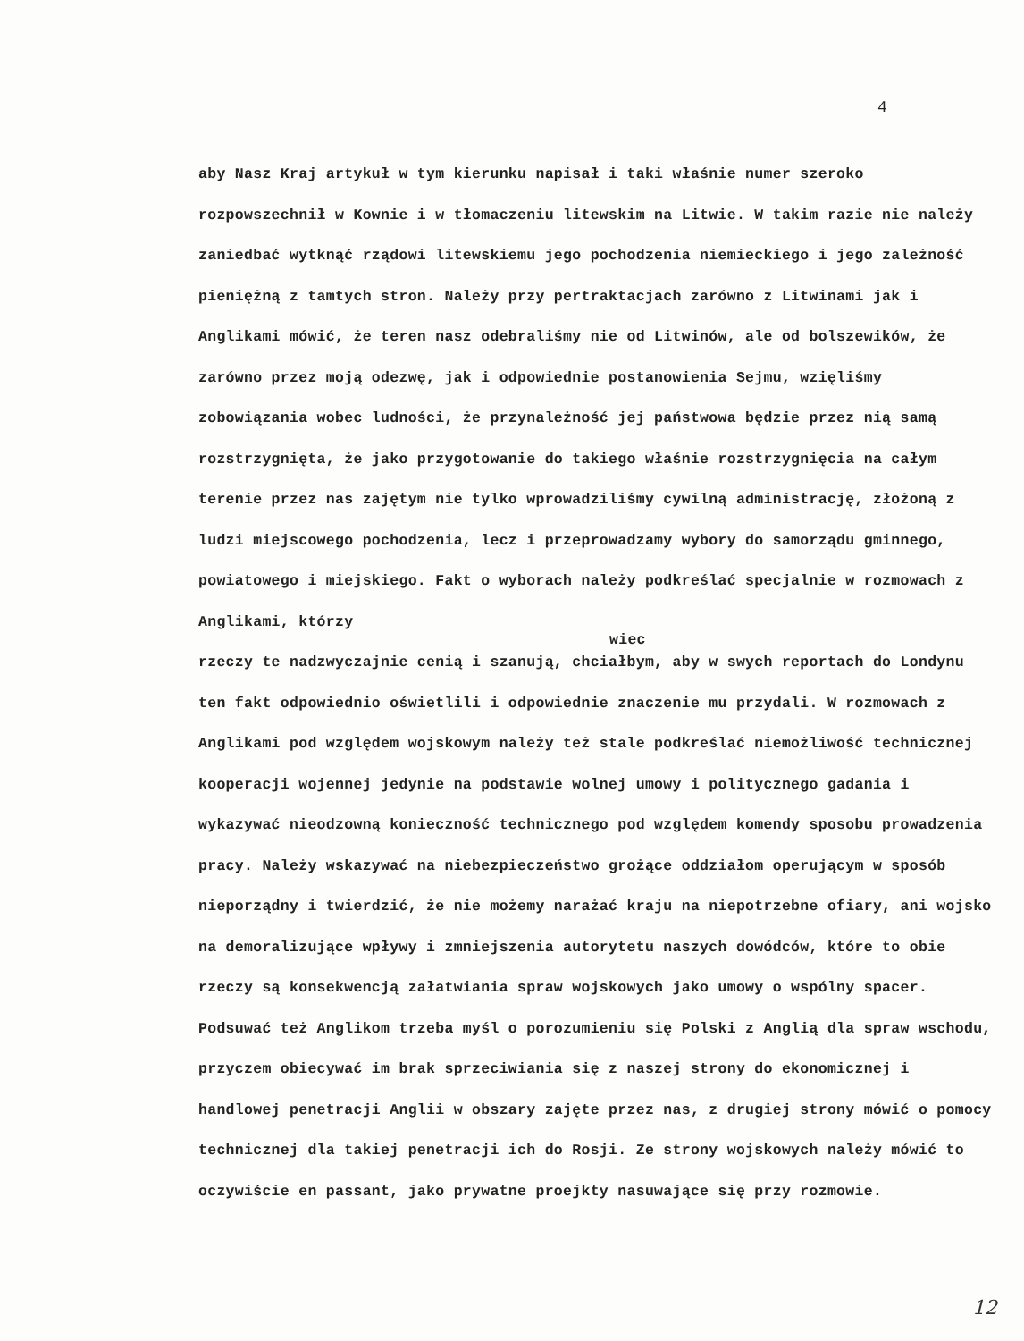4
aby Nasz Kraj artykuł w tym kierunku napisał i taki właśnie numer szeroko rozpowszechnił w Kownie i w tłomaczeniu litewskim na Litwie. W takim razie nie należy zaniedbać wytknąć rządowi litewskiemu jego pochodzenia niemieckiego i jego zależność pieniężną z tamtych stron. Należy przy pertraktacjach zarówno z Litwinami jak i Anglikami mówić, że teren nasz odebraliśmy nie od Litwinów, ale od bolszewików, że zarówno przez moją odezwę, jak i odpowiednie postanowienia Sejmu, wzięliśmy zobowiązania wobec ludności, że przynależność jej państwowa będzie przez nią samą rozstrzygnięta, że jako przygotowanie do takiego właśnie rozstrzygnięcia na całym terenie przez nas zajętym nie tylko wprowadziliśmy cywilną administrację, złożoną z ludzi miejscowego pochodzenia, lecz i przeprowadzamy wybory do samorządu gminnego, powiatowego i miejskiego. Fakt o wyborach należy podkreślać specjalnie w rozmowach z Anglikami, którzy
wiec
rzeczy te nadzwyczajnie cenią i szanują, chciałbym, aby w swych reportach do Londynu ten fakt odpowiednio oświetlili i odpowiednie znaczenie mu przydali. W rozmowach z Anglikami pod względem wojskowym należy też stale podkreślać niemożliwość technicznej kooperacji wojennej jedynie na podstawie wolnej umowy i politycznego gadania i wykazywać nieodzowną konieczność technicznego pod względem komendy sposobu prowadzenia pracy. Należy wskazywać na niebezpieczeństwo grożące oddziałom operującym w sposób nieporządny i twierdzić, że nie możemy narażać kraju na niepotrzebne ofiary, ani wojsko na demoralizujące wpływy i zmniejszenia autorytetu naszych dowódców, które to obie rzeczy są konsekwencją załatwiania spraw wojskowych jako umowy o wspólny spacer. Podsuwać też Anglikom trzeba myśl o porozumieniu się Polski z Anglią dla spraw wschodu, przyczem obiecywać im brak sprzeciwiania się z naszej strony do ekonomicznej i handlowej penetracji Anglii w obszary zajęte przez nas, z drugiej strony mówić o pomocy technicznej dla takiej penetracji ich do Rosji. Ze strony wojskowych należy mówić to oczywiście en passant, jako prywatne proejkty nasuwające się przy rozmowie.
12